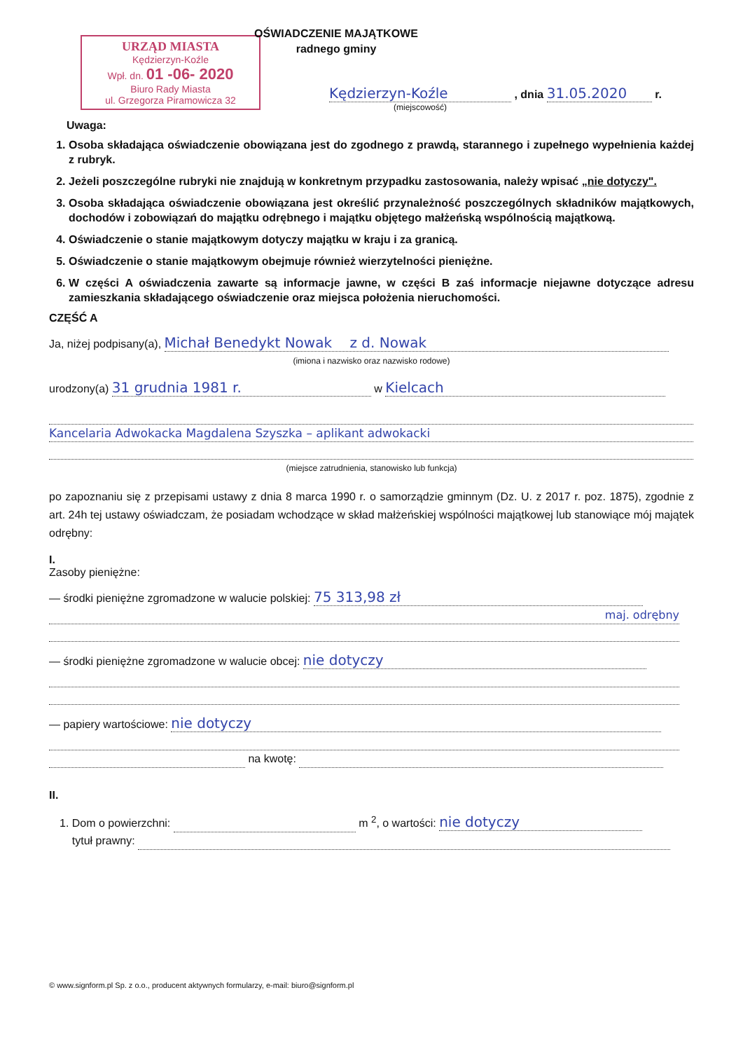URZĄD MIASTA
Kędzierzyn-Koźle
Wpł. dn. 01 -06- 2020
Biuro Rady Miasta
ul. Grzegorza Piramowicza 32
OŚWIADCZENIE MAJĄTKOWE
radnego gminy
Kędzierzyn-Koźle , dnia 31.05.2020 r.
(miejscowość)
Uwaga:
1. Osoba składająca oświadczenie obowiązana jest do zgodnego z prawdą, starannego i zupełnego wypełnienia każdej z rubryk.
2. Jeżeli poszczególne rubryki nie znajdują w konkretnym przypadku zastosowania, należy wpisać „nie dotyczy".
3. Osoba składająca oświadczenie obowiązana jest określić przynależność poszczególnych składników majątkowych, dochodów i zobowiązań do majątku odrębnego i majątku objętego małżeńską wspólnością majątkową.
4. Oświadczenie o stanie majątkowym dotyczy majątku w kraju i za granicą.
5. Oświadczenie o stanie majątkowym obejmuje również wierzytelności pieniężne.
6. W części A oświadczenia zawarte są informacje jawne, w części B zaś informacje niejawne dotyczące adresu zamieszkania składającego oświadczenie oraz miejsca położenia nieruchomości.
CZĘŚĆ A
Ja, niżej podpisany(a), Michał Benedykt Nowak z d. Nowak
(imiona i nazwisko oraz nazwisko rodowe)
urodzony(a) 31 grudnia 1981 r. w Kielcach
Kancelaria Adwokacka Magdalena Szyszka – aplikant adwokacki
(miejsce zatrudnienia, stanowisko lub funkcja)
po zapoznaniu się z przepisami ustawy z dnia 8 marca 1990 r. o samorządzie gminnym (Dz. U. z 2017 r. poz. 1875), zgodnie z art. 24h tej ustawy oświadczam, że posiadam wchodzące w skład małżeńskiej wspólności majątkowej lub stanowiące mój majątek odrębny:
I.
Zasoby pieniężne:
— środki pieniężne zgromadzone w walucie polskiej: 75 313,98 zł
maj. odrębny
— środki pieniężne zgromadzone w walucie obcej: nie dotyczy
— papiery wartościowe: nie dotyczy
na kwotę:
II.
1. Dom o powierzchni: m <sup>2</sup>, o wartości: nie dotyczy
tytuł prawny:
© www.signform.pl Sp. z o.o., producent aktywnych formularzy, e-mail: biuro@signform.pl